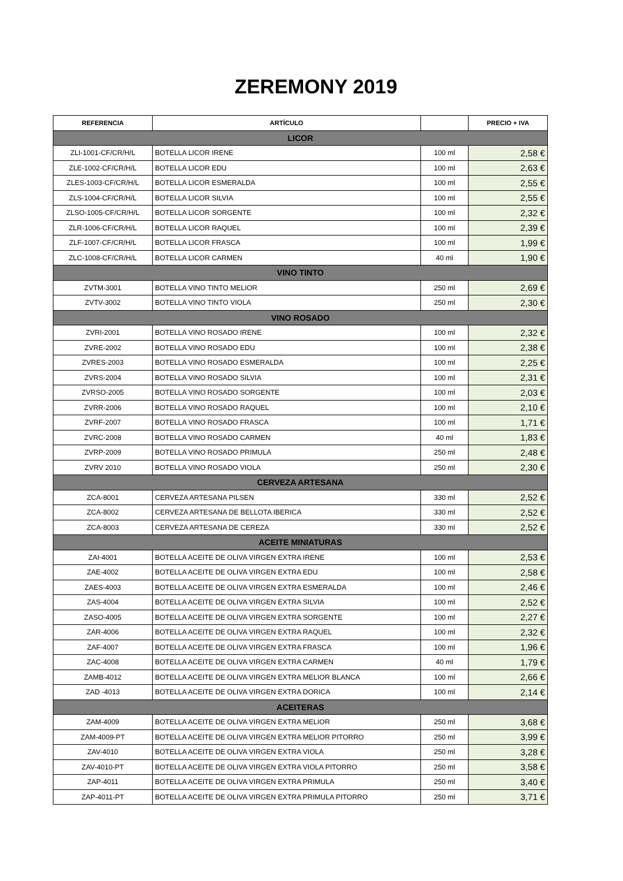ZEREMONY 2019
| REFERENCIA | ARTÍCULO | | PRECIO + IVA |
| --- | --- | --- | --- |
| LICOR | | | |
| ZLI-1001-CF/CR/H/L | BOTELLA LICOR IRENE | 100 ml | 2,58 € |
| ZLE-1002-CF/CR/H/L | BOTELLA LICOR EDU | 100 ml | 2,63 € |
| ZLES-1003-CF/CR/H/L | BOTELLA LICOR ESMERALDA | 100 ml | 2,55 € |
| ZLS-1004-CF/CR/H/L | BOTELLA LICOR SILVIA | 100 ml | 2,55 € |
| ZLSO-1005-CF/CR/H/L | BOTELLA LICOR SORGENTE | 100 ml | 2,32 € |
| ZLR-1006-CF/CR/H/L | BOTELLA LICOR RAQUEL | 100 ml | 2,39 € |
| ZLF-1007-CF/CR/H/L | BOTELLA LICOR FRASCA | 100 ml | 1,99 € |
| ZLC-1008-CF/CR/H/L | BOTELLA LICOR CARMEN | 40 ml | 1,90 € |
| VINO TINTO | | | |
| ZVTM-3001 | BOTELLA VINO TINTO MELIOR | 250 ml | 2,69 € |
| ZVTV-3002 | BOTELLA VINO TINTO VIOLA | 250 ml | 2,30 € |
| VINO ROSADO | | | |
| ZVRI-2001 | BOTELLA VINO ROSADO IRENE | 100 ml | 2,32 € |
| ZVRE-2002 | BOTELLA VINO ROSADO EDU | 100 ml | 2,38 € |
| ZVRES-2003 | BOTELLA VINO ROSADO ESMERALDA | 100 ml | 2,25 € |
| ZVRS-2004 | BOTELLA VINO ROSADO SILVIA | 100 ml | 2,31 € |
| ZVRSO-2005 | BOTELLA VINO ROSADO SORGENTE | 100 ml | 2,03 € |
| ZVRR-2006 | BOTELLA VINO ROSADO RAQUEL | 100 ml | 2,10 € |
| ZVRF-2007 | BOTELLA VINO ROSADO FRASCA | 100 ml | 1,71 € |
| ZVRC-2008 | BOTELLA VINO ROSADO CARMEN | 40 ml | 1,83 € |
| ZVRP-2009 | BOTELLA VINO ROSADO PRIMULA | 250 ml | 2,48 € |
| ZVRV 2010 | BOTELLA VINO ROSADO VIOLA | 250 ml | 2,30 € |
| CERVEZA ARTESANA | | | |
| ZCA-8001 | CERVEZA ARTESANA PILSEN | 330 ml | 2,52 € |
| ZCA-8002 | CERVEZA ARTESANA DE BELLOTA IBERICA | 330 ml | 2,52 € |
| ZCA-8003 | CERVEZA ARTESANA DE CEREZA | 330 ml | 2,52 € |
| ACEITE MINIATURAS | | | |
| ZAI-4001 | BOTELLA ACEITE DE OLIVA VIRGEN EXTRA IRENE | 100 ml | 2,53 € |
| ZAE-4002 | BOTELLA ACEITE DE OLIVA VIRGEN EXTRA EDU | 100 ml | 2,58 € |
| ZAES-4003 | BOTELLA ACEITE DE OLIVA VIRGEN EXTRA ESMERALDA | 100 ml | 2,46 € |
| ZAS-4004 | BOTELLA ACEITE DE OLIVA VIRGEN EXTRA SILVIA | 100 ml | 2,52 € |
| ZASO-4005 | BOTELLA ACEITE DE OLIVA VIRGEN EXTRA SORGENTE | 100 ml | 2,27 € |
| ZAR-4006 | BOTELLA ACEITE DE OLIVA VIRGEN EXTRA RAQUEL | 100 ml | 2,32 € |
| ZAF-4007 | BOTELLA ACEITE DE OLIVA VIRGEN EXTRA FRASCA | 100 ml | 1,96 € |
| ZAC-4008 | BOTELLA ACEITE DE OLIVA VIRGEN EXTRA CARMEN | 40 ml | 1,79 € |
| ZAMB-4012 | BOTELLA ACEITE DE OLIVA VIRGEN EXTRA MELIOR BLANCA | 100 ml | 2,66 € |
| ZAD -4013 | BOTELLA ACEITE DE OLIVA VIRGEN EXTRA DORICA | 100 ml | 2,14 € |
| ACEITERAS | | | |
| ZAM-4009 | BOTELLA ACEITE DE OLIVA VIRGEN EXTRA MELIOR | 250 ml | 3,68 € |
| ZAM-4009-PT | BOTELLA ACEITE DE OLIVA VIRGEN EXTRA MELIOR PITORRO | 250 ml | 3,99 € |
| ZAV-4010 | BOTELLA ACEITE DE OLIVA VIRGEN EXTRA VIOLA | 250 ml | 3,28 € |
| ZAV-4010-PT | BOTELLA ACEITE DE OLIVA VIRGEN EXTRA VIOLA PITORRO | 250 ml | 3,58 € |
| ZAP-4011 | BOTELLA ACEITE DE OLIVA VIRGEN EXTRA PRIMULA | 250 ml | 3,40 € |
| ZAP-4011-PT | BOTELLA ACEITE DE OLIVA VIRGEN EXTRA PRIMULA PITORRO | 250 ml | 3,71 € |